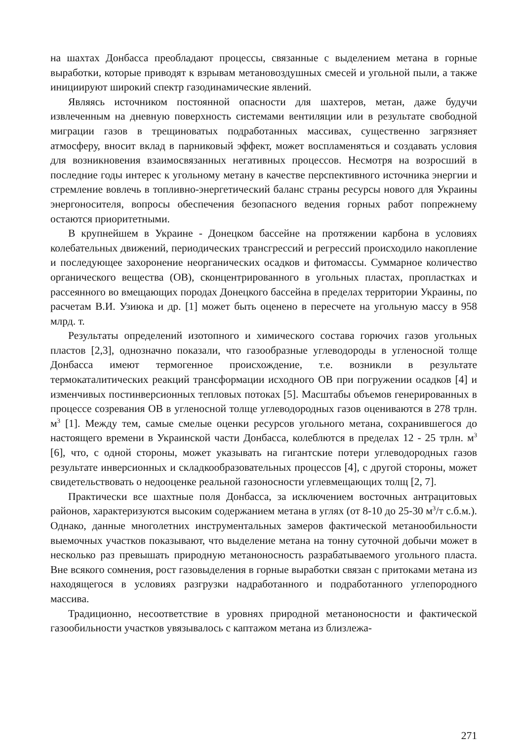на шахтах Донбасса преобладают процессы, связанные с выделением метана в горные выработки, которые приводят к взрывам метановоздушных смесей и угольной пыли, а также инициируют широкий спектр газодинамические явлений.
Являясь источником постоянной опасности для шахтеров, метан, даже будучи извлеченным на дневную поверхность системами вентиляции или в результате свободной миграции газов в трещиноватых подработанных массивах, существенно загрязняет атмосферу, вносит вклад в парниковый эффект, может воспламеняться и создавать условия для возникновения взаимосвязанных негативных процессов. Несмотря на возросший в последние годы интерес к угольному метану в качестве перспективного источника энергии и стремление вовлечь в топливно-энергетический баланс страны ресурсы нового для Украины энергоносителя, вопросы обеспечения безопасного ведения горных работ попрежнему остаются приоритетными.
В крупнейшем в Украине - Донецком бассейне на протяжении карбона в условиях колебательных движений, периодических трансгрессий и регрессий происходило накопление и последующее захоронение неорганических осадков и фитомассы. Суммарное количество органического вещества (ОВ), сконцентрированного в угольных пластах, пропластках и рассеянного во вмещающих породах Донецкого бассейна в пределах территории Украины, по расчетам В.И. Узиюка и др. [1] может быть оценено в пересчете на угольную массу в 958 млрд. т.
Результаты определений изотопного и химического состава горючих газов угольных пластов [2,3], однозначно показали, что газообразные углеводороды в угленосной толще Донбасса имеют термогенное происхождение, т.е. возникли в результате термокаталитических реакций трансформации исходного ОВ при погружении осадков [4] и изменчивых постинверсионных тепловых потоках [5]. Масштабы объемов генерированных в процессе созревания ОВ в угленосной толще углеводородных газов оцениваются в 278 трлн. м<sup>3</sup> [1]. Между тем, самые смелые оценки ресурсов угольного метана, сохранившегося до настоящего времени в Украинской части Донбасса, колеблются в пределах 12 - 25 трлн. м<sup>3</sup> [6], что, с одной стороны, может указывать на гигантские потери углеводородных газов результате инверсионных и складкообразовательных процессов [4], с другой стороны, может свидетельствовать о недооценке реальной газоносности углевмещающих толщ [2, 7].
Практически все шахтные поля Донбасса, за исключением восточных антрацитовых районов, характеризуются высоким содержанием метана в углях (от 8-10 до 25-30 м<sup>3</sup>/т с.б.м.). Однако, данные многолетних инструментальных замеров фактической метанообильности выемочных участков показывают, что выделение метана на тонну суточной добычи может в несколько раз превышать природную метаноносность разрабатываемого угольного пласта. Вне всякого сомнения, рост газовыделения в горные выработки связан с притоками метана из находящегося в условиях разгрузки надработанного и подработанного углепородного массива.
Традиционно, несоответствие в уровнях природной метаноносности и фактической газообильности участков увязывалось с каптажом метана из близлежа-
271